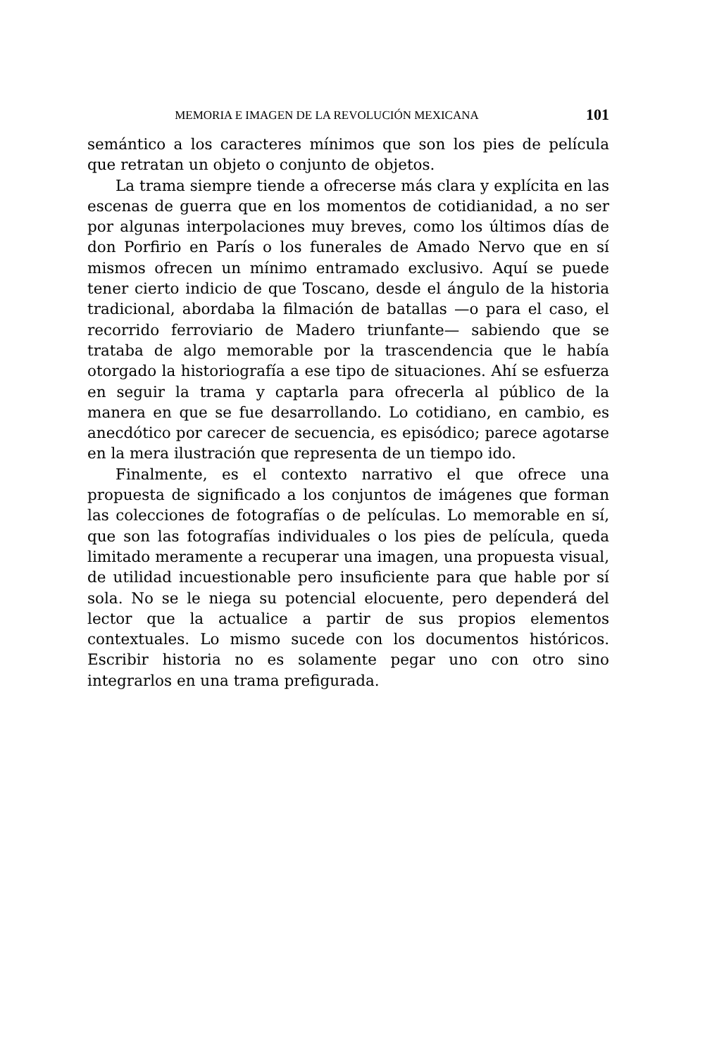MEMORIA E IMAGEN DE LA REVOLUCIÓN MEXICANA 101
semántico a los caracteres mínimos que son los pies de película que retratan un objeto o conjunto de objetos.
La trama siempre tiende a ofrecerse más clara y explícita en las escenas de guerra que en los momentos de cotidianidad, a no ser por algunas interpolaciones muy breves, como los últimos días de don Porfirio en París o los funerales de Amado Nervo que en sí mismos ofrecen un mínimo entramado exclusivo. Aquí se puede tener cierto indicio de que Toscano, desde el ángulo de la historia tradicional, abordaba la filmación de batallas —o para el caso, el recorrido ferroviario de Madero triunfante— sabiendo que se trataba de algo memorable por la trascendencia que le había otorgado la historiografía a ese tipo de situaciones. Ahí se esfuerza en seguir la trama y captarla para ofrecerla al público de la manera en que se fue desarrollando. Lo cotidiano, en cambio, es anecdótico por carecer de secuencia, es episódico; parece agotarse en la mera ilustración que representa de un tiempo ido.
Finalmente, es el contexto narrativo el que ofrece una propuesta de significado a los conjuntos de imágenes que forman las colecciones de fotografías o de películas. Lo memorable en sí, que son las fotografías individuales o los pies de película, queda limitado meramente a recuperar una imagen, una propuesta visual, de utilidad incuestionable pero insuficiente para que hable por sí sola. No se le niega su potencial elocuente, pero dependerá del lector que la actualice a partir de sus propios elementos contextuales. Lo mismo sucede con los documentos históricos. Escribir historia no es solamente pegar uno con otro sino integrarlos en una trama prefigurada.